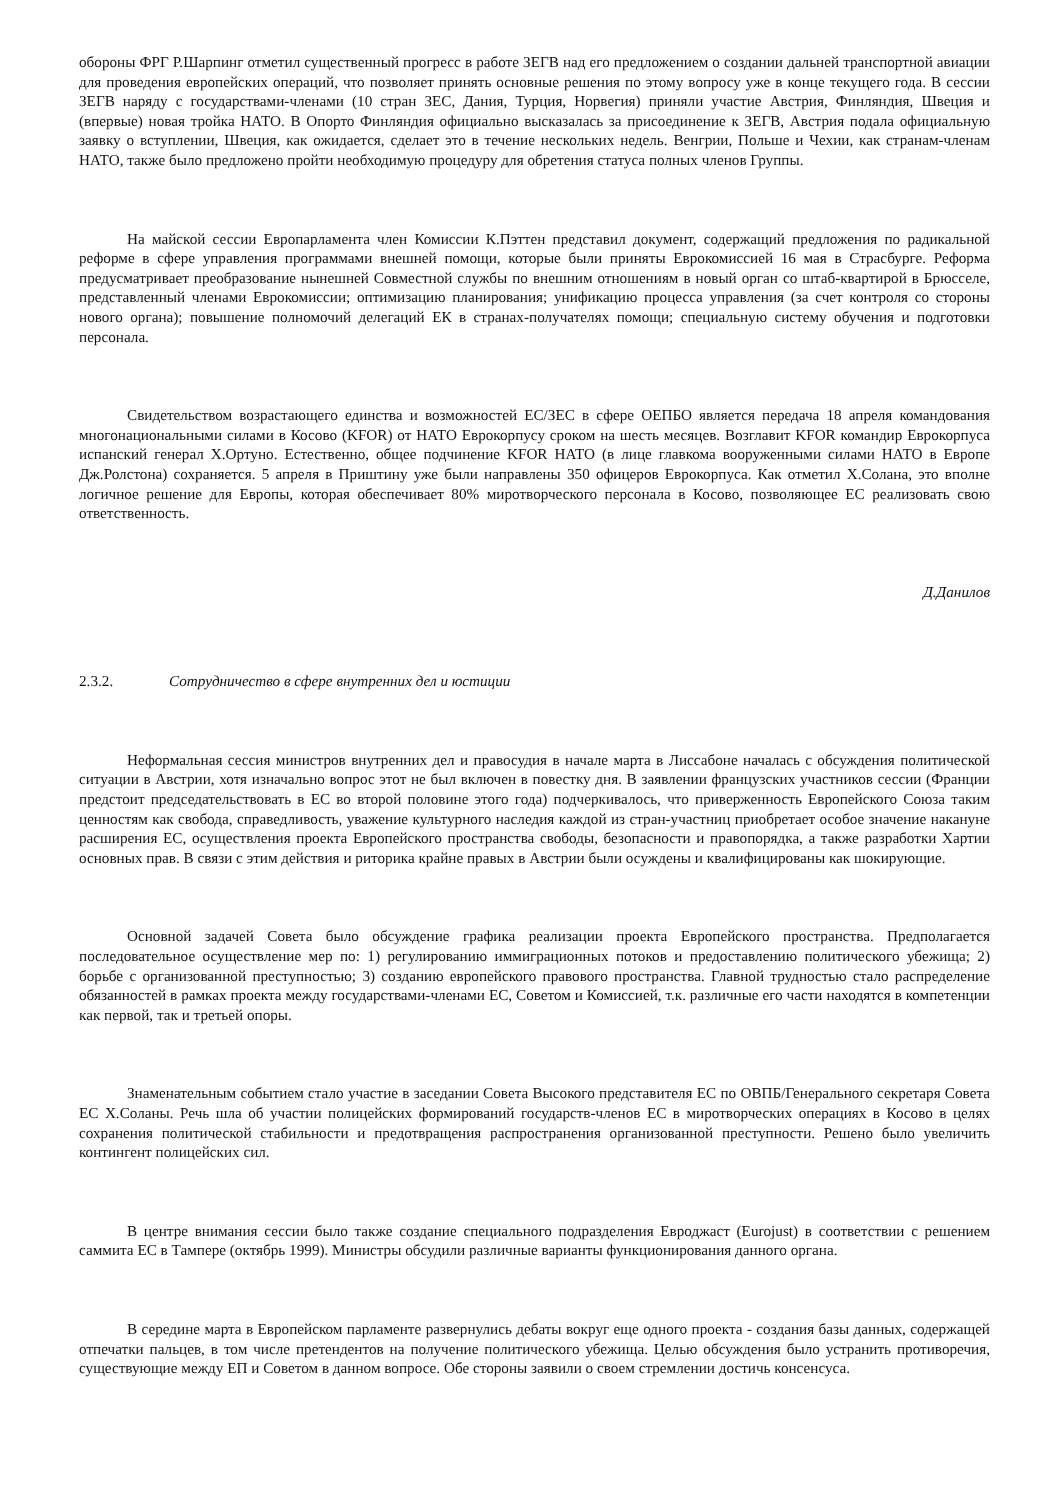обороны ФРГ Р.Шарпинг отметил существенный прогресс в работе ЗЕГВ над его предложением о создании дальней транспортной авиации для проведения европейских операций, что позволяет принять основные решения по этому вопросу уже в конце текущего года. В сессии ЗЕГВ наряду с государствами-членами (10 стран ЗЕС, Дания, Турция, Норвегия) приняли участие Австрия, Финляндия, Швеция и (впервые) новая тройка НАТО. В Опорто Финляндия официально высказалась за присоединение к ЗЕГВ, Австрия подала официальную заявку о вступлении, Швеция, как ожидается, сделает это в течение нескольких недель. Венгрии, Польше и Чехии, как странам-членам НАТО, также было предложено пройти необходимую процедуру для обретения статуса полных членов Группы.
На майской сессии Европарламента член Комиссии К.Пэттен представил документ, содержащий предложения по радикальной реформе в сфере управления программами внешней помощи, которые были приняты Еврокомиссией 16 мая в Страсбурге. Реформа предусматривает преобразование нынешней Совместной службы по внешним отношениям в новый орган со штаб-квартирой в Брюсселе, представленный членами Еврокомиссии; оптимизацию планирования; унификацию процесса управления (за счет контроля со стороны нового органа); повышение полномочий делегаций ЕК в странах-получателях помощи; специальную систему обучения и подготовки персонала.
Свидетельством возрастающего единства и возможностей ЕС/ЗЕС в сфере ОЕПБО является передача 18 апреля командования многонациональными силами в Косово (KFOR) от НАТО Еврокорпусу сроком на шесть месяцев. Возглавит KFOR командир Еврокорпуса испанский генерал Х.Ортуно. Естественно, общее подчинение KFOR НАТО (в лице главкома вооруженными силами НАТО в Европе Дж.Ролстона) сохраняется. 5 апреля в Приштину уже были направлены 350 офицеров Еврокорпуса. Как отметил Х.Солана, это вполне логичное решение для Европы, которая обеспечивает 80% миротворческого персонала в Косово, позволяющее ЕС реализовать свою ответственность.
Д.Данилов
2.3.2. Сотрудничество в сфере внутренних дел и юстиции
Неформальная сессия министров внутренних дел и правосудия в начале марта в Лиссабоне началась с обсуждения политической ситуации в Австрии, хотя изначально вопрос этот не был включен в повестку дня. В заявлении французских участников сессии (Франции предстоит председательствовать в ЕС во второй половине этого года) подчеркивалось, что приверженность Европейского Союза таким ценностям как свобода, справедливость, уважение культурного наследия каждой из стран-участниц приобретает особое значение накануне расширения ЕС, осуществления проекта Европейского пространства свободы, безопасности и правопорядка, а также разработки Хартии основных прав. В связи с этим действия и риторика крайне правых в Австрии были осуждены и квалифицированы как шокирующие.
Основной задачей Совета было обсуждение графика реализации проекта Европейского пространства. Предполагается последовательное осуществление мер по: 1) регулированию иммиграционных потоков и предоставлению политического убежища; 2) борьбе с организованной преступностью; 3) созданию европейского правового пространства. Главной трудностью стало распределение обязанностей в рамках проекта между государствами-членами ЕС, Советом и Комиссией, т.к. различные его части находятся в компетенции как первой, так и третьей опоры.
Знаменательным событием стало участие в заседании Совета Высокого представителя ЕС по ОВПБ/Генерального секретаря Совета ЕС Х.Соланы. Речь шла об участии полицейских формирований государств-членов ЕС в миротворческих операциях в Косово в целях сохранения политической стабильности и предотвращения распространения организованной преступности. Решено было увеличить контингент полицейских сил.
В центре внимания сессии было также создание специального подразделения Евроджаст (Eurojust) в соответствии с решением саммита ЕС в Тампере (октябрь 1999). Министры обсудили различные варианты функционирования данного органа.
В середине марта в Европейском парламенте развернулись дебаты вокруг еще одного проекта - создания базы данных, содержащей отпечатки пальцев, в том числе претендентов на получение политического убежища. Целью обсуждения было устранить противоречия, существующие между ЕП и Советом в данном вопросе. Обе стороны заявили о своем стремлении достичь консенсуса.